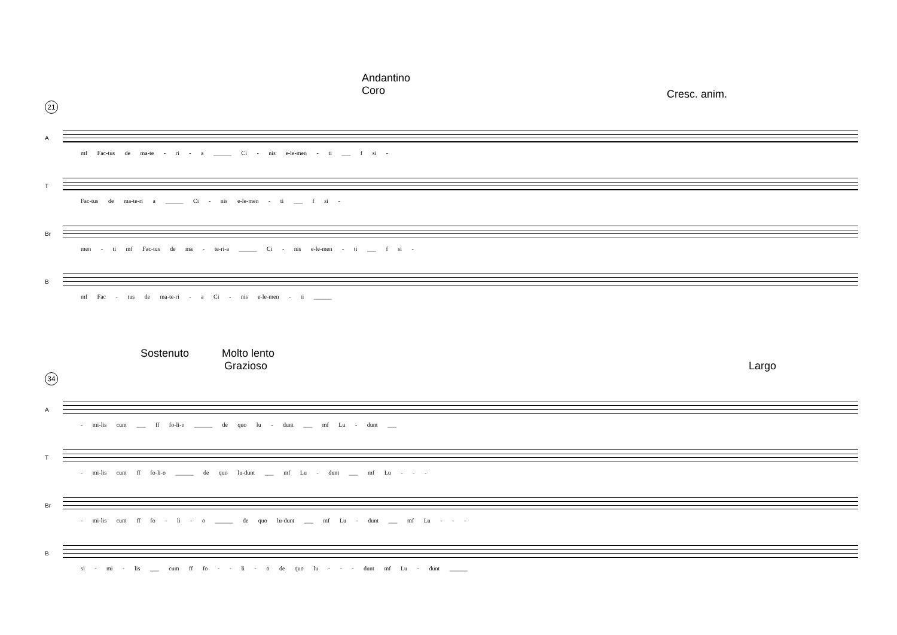Andantino
Coro
Cresc. anim.
21
A
mf Fac-tus de ma-te - ri - a ______ Ci - nis e-le-men - ti ___ f si -
T
Fac-tus de ma-te-ri a ______ Ci - nis e-le-men - ti ___ f si -
Br
men - ti mf Fac-tus de ma - te-ri-a ______ Ci - nis e-le-men - ti ___ f si -
B
mf Fac - tus de ma-te-ri - a Ci - nis e-le-men - ti ______
Sostenuto Molto lento
Grazioso Largo
34
A
- mi-lis cum ___ ff fo-li-o ______ de quo lu - dunt ___ mf Lu - dunt ___
T
- mi-lis cum ff fo-li-o ______ de quo lu-dunt ___ mf Lu - dunt ___ mf Lu - - -
Br
- mi-lis cum ff fo - li - o ______ de quo lu-dunt ___ mf Lu - dunt ___ mf Lu - - -
B
si - mi - lis ___ cum ff fo - - li - o de quo lu - - - dunt mf Lu - dunt ______